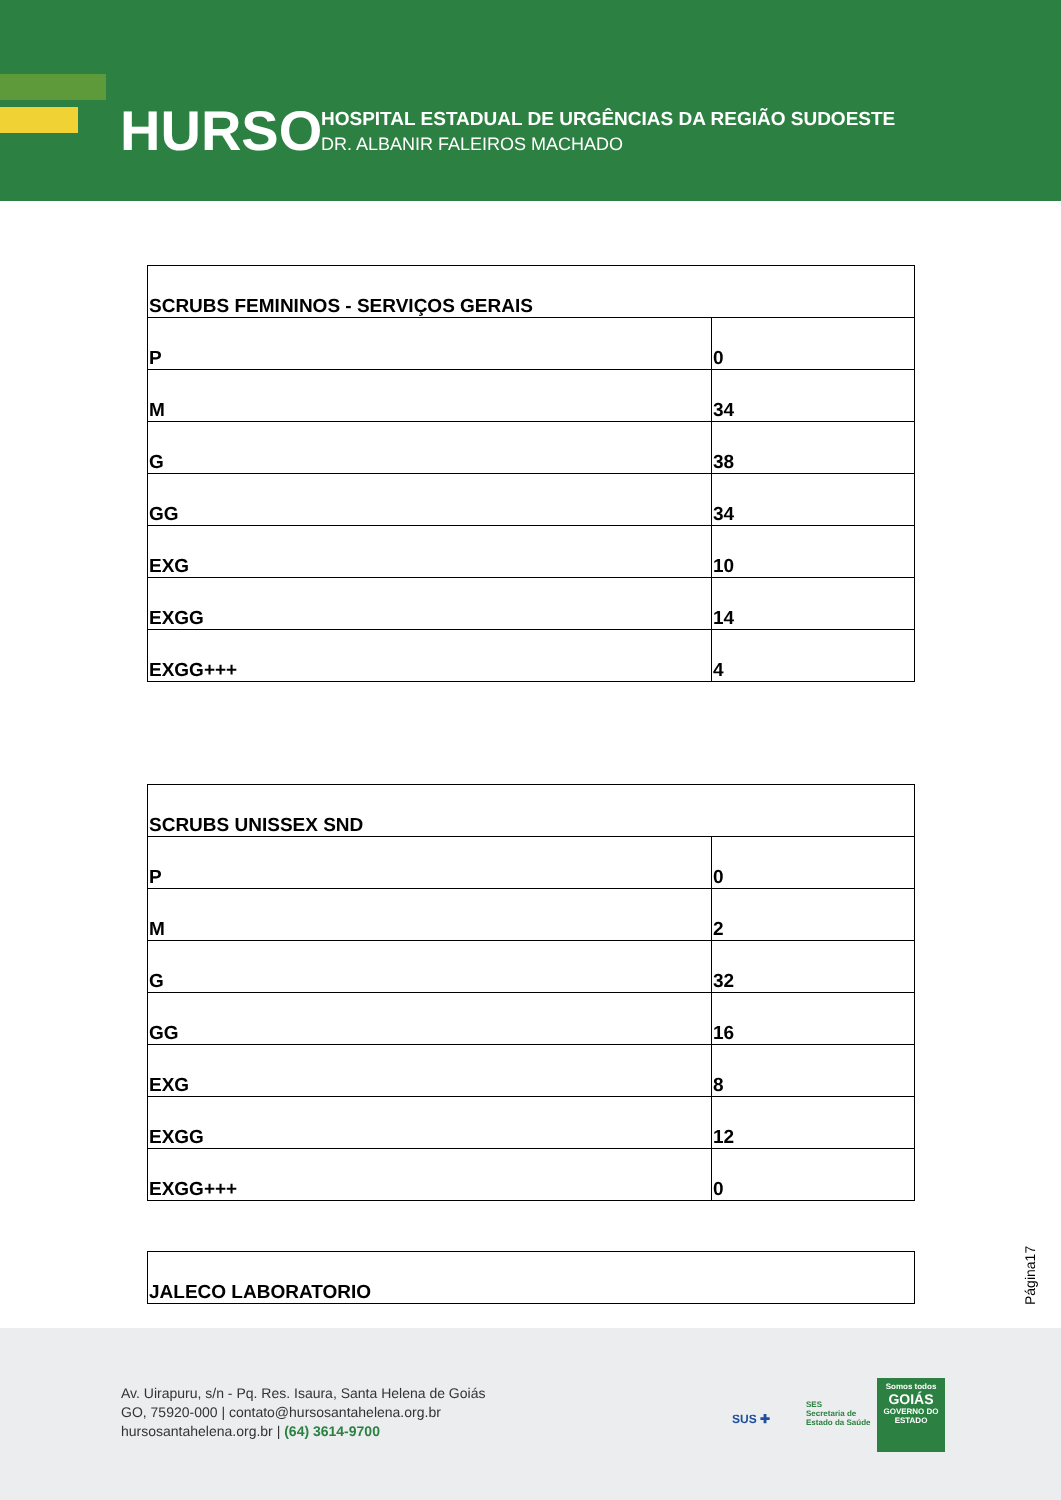HURSO
HOSPITAL ESTADUAL DE URGÊNCIAS DA REGIÃO SUDOESTE
DR. ALBANIR FALEIROS MACHADO
| SCRUBS FEMININOS - SERVIÇOS GERAIS | |
| P | 0 |
| M | 34 |
| G | 38 |
| GG | 34 |
| EXG | 10 |
| EXGG | 14 |
| EXGG+++ | 4 |
| SCRUBS UNISSEX SND | |
| P | 0 |
| M | 2 |
| G | 32 |
| GG | 16 |
| EXG | 8 |
| EXGG | 12 |
| EXGG+++ | 0 |
| JALECO LABORATORIO |
Página17
Av. Uirapuru, s/n - Pq. Res. Isaura, Santa Helena de Goiás
GO, 75920-000 | contato@hursosantahelena.org.br
hursosantahelena.org.br | (64) 3614-9700
SUS ✚
SES
Secretaria de
Estado da Saúde
Somos todos
GOIÁS
GOVERNO DO ESTADO